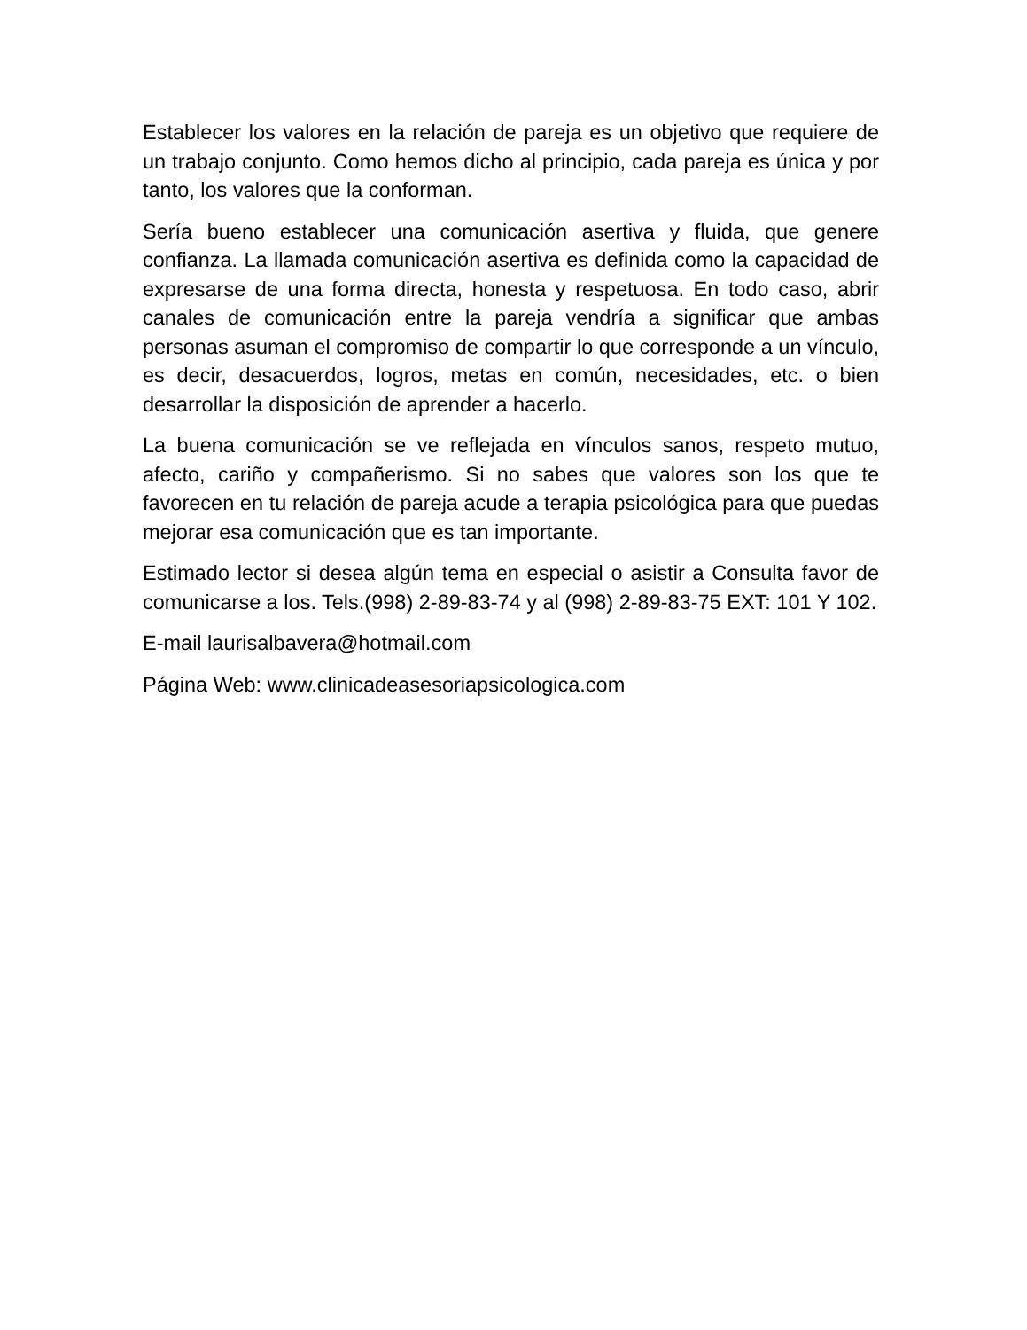Establecer los valores en la relación de pareja es un objetivo que requiere de un trabajo conjunto. Como hemos dicho al principio, cada pareja es única y por tanto, los valores que la conforman.
Sería bueno establecer una comunicación asertiva y fluida, que genere confianza. La llamada comunicación asertiva es definida como la capacidad de expresarse de una forma directa, honesta y respetuosa. En todo caso, abrir canales de comunicación entre la pareja vendría a significar que ambas personas asuman el compromiso de compartir lo que corresponde a un vínculo, es decir, desacuerdos, logros, metas en común, necesidades, etc. o bien desarrollar la disposición de aprender a hacerlo.
La buena comunicación se ve reflejada en vínculos sanos, respeto mutuo, afecto, cariño y compañerismo. Si no sabes que valores son los que te favorecen en tu relación de pareja acude a terapia psicológica para que puedas mejorar esa comunicación que es tan importante.
Estimado lector si desea algún tema en especial o asistir a Consulta favor de comunicarse a los. Tels.(998) 2-89-83-74 y al (998) 2-89-83-75 EXT: 101 Y 102.
E-mail laurisalbavera@hotmail.com
Página Web: www.clinicadeasesoriapsicologica.com